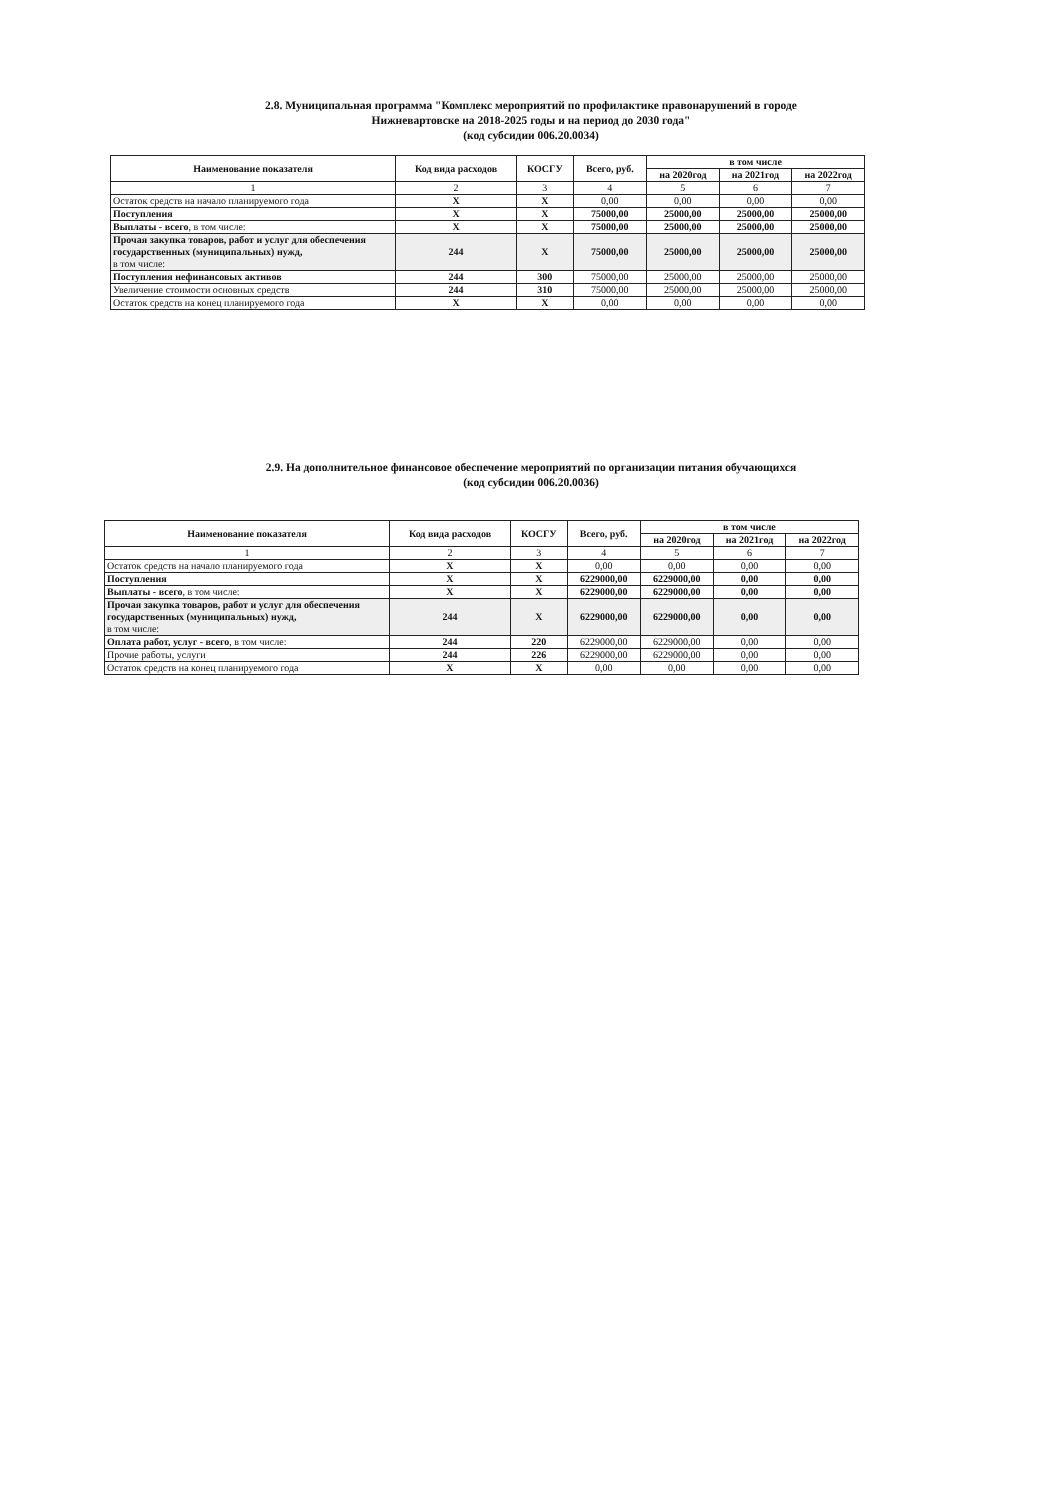2.8. Муниципальная программа "Комплекс мероприятий по профилактике правонарушений в городе
Нижневартовске на 2018-2025 годы и на период до 2030 года"
(код субсидии 006.20.0034)
| Наименование показателя | Код вида расходов | КОСГУ | Всего, руб. | в том числе | | |
| --- | --- | --- | --- | --- | --- | --- |
| | | | | на 2020год | на 2021год | на 2022год |
| 1 | 2 | 3 | 4 | 5 | 6 | 7 |
| Остаток средств на начало планируемого года | X | X | 0,00 | 0,00 | 0,00 | 0,00 |
| Поступления | X | X | 75000,00 | 25000,00 | 25000,00 | 25000,00 |
| Выплаты - всего , в том числе: | X | X | 75000,00 | 25000,00 | 25000,00 | 25000,00 |
| Прочая закупка товаров, работ и услуг для обеспечения государственных (муниципальных) нужд, в том числе: | 244 | X | 75000,00 | 25000,00 | 25000,00 | 25000,00 |
| Поступления нефинансовых активов | 244 | 300 | 75000,00 | 25000,00 | 25000,00 | 25000,00 |
| Увеличение стоимости основных средств | 244 | 310 | 75000,00 | 25000,00 | 25000,00 | 25000,00 |
| Остаток средств на конец планируемого года | X | X | 0,00 | 0,00 | 0,00 | 0,00 |
2.9. На дополнительное финансовое обеспечение мероприятий по организации питания обучающихся
(код субсидии 006.20.0036)
| Наименование показателя | Код вида расходов | КОСГУ | Всего, руб. | в том числе | | |
| --- | --- | --- | --- | --- | --- | --- |
| | | | | на 2020год | на 2021год | на 2022год |
| 1 | 2 | 3 | 4 | 5 | 6 | 7 |
| Остаток средств на начало планируемого года | X | X | 0,00 | 0,00 | 0,00 | 0,00 |
| Поступления | X | X | 6229000,00 | 6229000,00 | 0,00 | 0,00 |
| Выплаты - всего , в том числе: | X | X | 6229000,00 | 6229000,00 | 0,00 | 0,00 |
| Прочая закупка товаров, работ и услуг для обеспечения государственных (муниципальных) нужд, в том числе: | 244 | X | 6229000,00 | 6229000,00 | 0,00 | 0,00 |
| Оплата работ, услуг - всего , в том числе: | 244 | 220 | 6229000,00 | 6229000,00 | 0,00 | 0,00 |
| Прочие работы, услуги | 244 | 226 | 6229000,00 | 6229000,00 | 0,00 | 0,00 |
| Остаток средств на конец планируемого года | X | X | 0,00 | 0,00 | 0,00 | 0,00 |